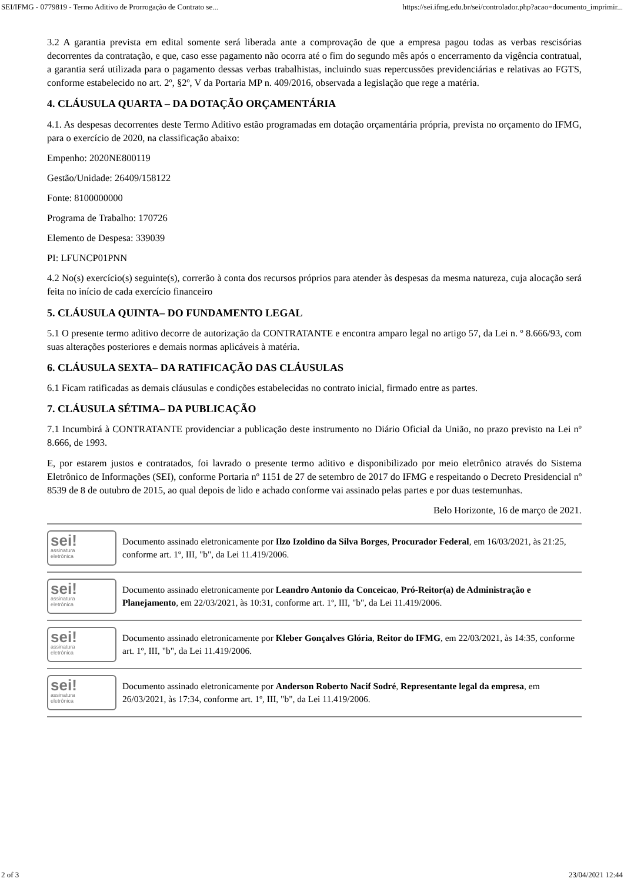SEI/IFMG - 0779819 - Termo Aditivo de Prorrogação de Contrato se... https://sei.ifmg.edu.br/sei/controlador.php?acao=documento_imprimir...
3.2 A garantia prevista em edital somente será liberada ante a comprovação de que a empresa pagou todas as verbas rescisórias decorrentes da contratação, e que, caso esse pagamento não ocorra até o fim do segundo mês após o encerramento da vigência contratual, a garantia será utilizada para o pagamento dessas verbas trabalhistas, incluindo suas repercussões previdenciárias e relativas ao FGTS, conforme estabelecido no art. 2º, §2º, V da Portaria MP n. 409/2016, observada a legislação que rege a matéria.
4. CLÁUSULA QUARTA – DA DOTAÇÃO ORÇAMENTÁRIA
4.1. As despesas decorrentes deste Termo Aditivo estão programadas em dotação orçamentária própria, prevista no orçamento do IFMG, para o exercício de 2020, na classificação abaixo:
Empenho: 2020NE800119
Gestão/Unidade: 26409/158122
Fonte: 8100000000
Programa de Trabalho: 170726
Elemento de Despesa: 339039
PI: LFUNCP01PNN
4.2 No(s) exercício(s) seguinte(s), correrão à conta dos recursos próprios para atender às despesas da mesma natureza, cuja alocação será feita no início de cada exercício financeiro
5. CLÁUSULA QUINTA– DO FUNDAMENTO LEGAL
5.1 O presente termo aditivo decorre de autorização da CONTRATANTE e encontra amparo legal no artigo 57, da Lei n. º 8.666/93, com suas alterações posteriores e demais normas aplicáveis à matéria.
6. CLÁUSULA SEXTA– DA RATIFICAÇÃO DAS CLÁUSULAS
6.1 Ficam ratificadas as demais cláusulas e condições estabelecidas no contrato inicial, firmado entre as partes.
7. CLÁUSULA SÉTIMA– DA PUBLICAÇÃO
7.1 Incumbirá à CONTRATANTE providenciar a publicação deste instrumento no Diário Oficial da União, no prazo previsto na Lei nº 8.666, de 1993.
E, por estarem justos e contratados, foi lavrado o presente termo aditivo e disponibilizado por meio eletrônico através do Sistema Eletrônico de Informações (SEI), conforme Portaria nº 1151 de 27 de setembro de 2017 do IFMG e respeitando o Decreto Presidencial nº 8539 de 8 de outubro de 2015, ao qual depois de lido e achado conforme vai assinado pelas partes e por duas testemunhas.
Belo Horizonte, 16 de março de 2021.
sei!
assinatura
eletrônica
Documento assinado eletronicamente por Ilzo Izoldino da Silva Borges, Procurador Federal, em 16/03/2021, às 21:25, conforme art. 1º, III, "b", da Lei 11.419/2006.
sei!
assinatura
eletrônica
Documento assinado eletronicamente por Leandro Antonio da Conceicao, Pró-Reitor(a) de Administração e Planejamento, em 22/03/2021, às 10:31, conforme art. 1º, III, "b", da Lei 11.419/2006.
sei!
assinatura
eletrônica
Documento assinado eletronicamente por Kleber Gonçalves Glória, Reitor do IFMG, em 22/03/2021, às 14:35, conforme art. 1º, III, "b", da Lei 11.419/2006.
sei!
assinatura
eletrônica
Documento assinado eletronicamente por Anderson Roberto Nacif Sodré, Representante legal da empresa, em 26/03/2021, às 17:34, conforme art. 1º, III, "b", da Lei 11.419/2006.
2 of 3 23/04/2021 12:44